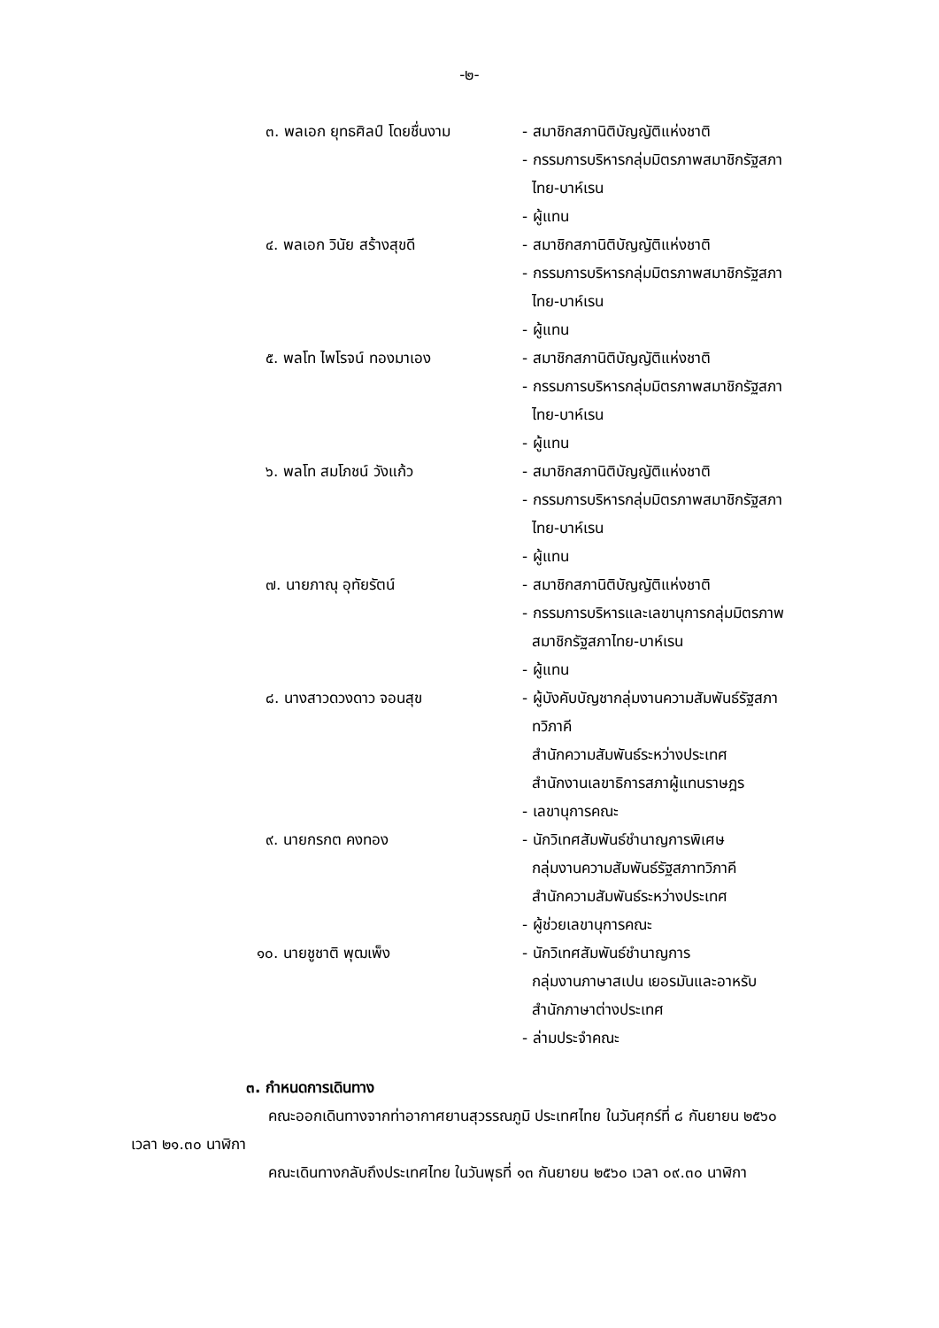-๒-
๓. พลเอก ยุทธศิลป์ โดยชื่นงาม
- สมาชิกสภานิติบัญญัติแห่งชาติ
- กรรมการบริหารกลุ่มมิตรภาพสมาชิกรัฐสภา
ไทย-บาห์เรน
- ผู้แทน
๔. พลเอก วินัย สร้างสุขดี - สมาชิกสภานิติบัญญัติแห่งชาติ
- กรรมการบริหารกลุ่มมิตรภาพสมาชิกรัฐสภา
ไทย-บาห์เรน
- ผู้แทน
๕. พลโท ไพโรจน์ ทองมาเอง - สมาชิกสภานิติบัญญัติแห่งชาติ
- กรรมการบริหารกลุ่มมิตรภาพสมาชิกรัฐสภา
ไทย-บาห์เรน
- ผู้แทน
๖. พลโท สมโภชน์ วังแก้ว - สมาชิกสภานิติบัญญัติแห่งชาติ
- กรรมการบริหารกลุ่มมิตรภาพสมาชิกรัฐสภา
ไทย-บาห์เรน
- ผู้แทน
๗. นายภาณุ อุทัยรัตน์ - สมาชิกสภานิติบัญญัติแห่งชาติ
- กรรมการบริหารและเลขานุการกลุ่มมิตรภาพ
สมาชิกรัฐสภาไทย-บาห์เรน
- ผู้แทน
๘. นางสาวดวงดาว จอนสุข - ผู้บังคับบัญชากลุ่มงานความสัมพันธ์รัฐสภา
ทวิภาคี
สำนักความสัมพันธ์ระหว่างประเทศ
สำนักงานเลขาธิการสภาผู้แทนราษฎร
- เลขานุการคณะ
๙. นายกรกต คงทอง - นักวิเทศสัมพันธ์ชำนาญการพิเศษ
กลุ่มงานความสัมพันธ์รัฐสภาทวิภาคี
สำนักความสัมพันธ์ระหว่างประเทศ
- ผู้ช่วยเลขานุการคณะ
๑๐. นายชูชาติ พุฒเพ็ง - นักวิเทศสัมพันธ์ชำนาญการ
กลุ่มงานภาษาสเปน เยอรมันและอาหรับ
สำนักภาษาต่างประเทศ
- ล่ามประจำคณะ
๓. กำหนดการเดินทาง
คณะออกเดินทางจากท่าอากาศยานสุวรรณภูมิ ประเทศไทย ในวันศุกร์ที่ ๘ กันยายน ๒๕๖๐ เวลา ๒๑.๓๐ นาฬิกา
คณะเดินทางกลับถึงประเทศไทย ในวันพุธที่ ๑๓ กันยายน ๒๕๖๐ เวลา ๐๙.๓๐ นาฬิกา